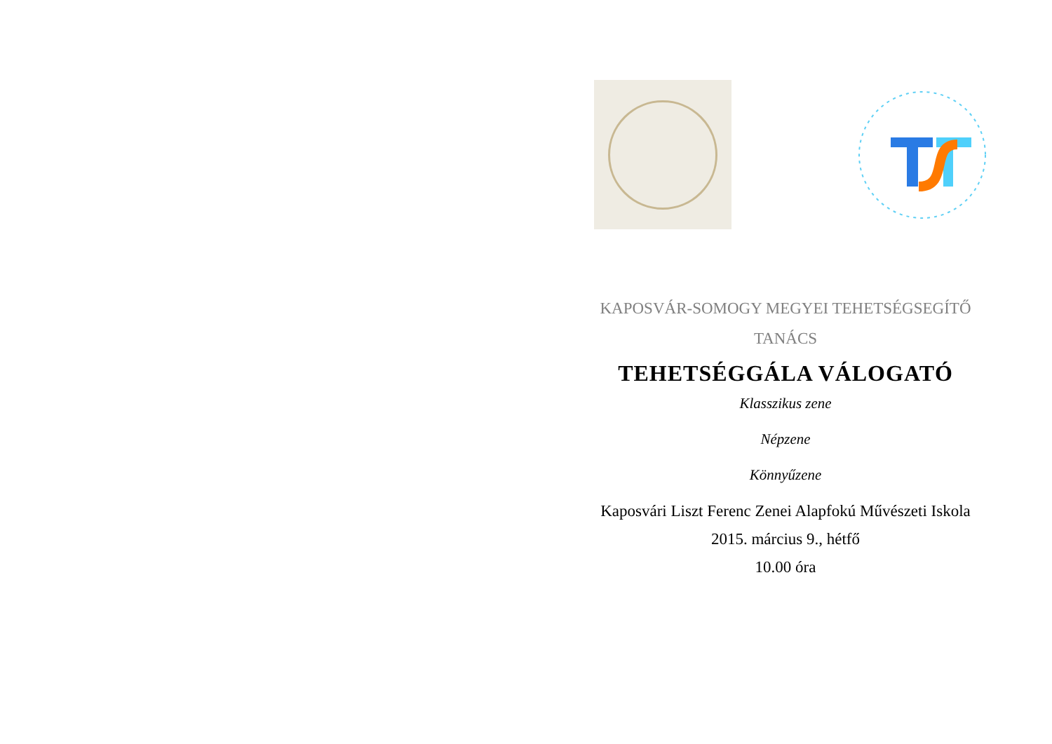KAPOSVÁR-SOMOGY MEGYEI TEHETSÉGSEGÍTŐ
TANÁCS
TEHETSÉGGÁLA VÁLOGATÓ
Klasszikus zene
Népzene
Könnyűzene
Kaposvári Liszt Ferenc Zenei Alapfokú Művészeti Iskola
2015. március 9., hétfő
10.00 óra